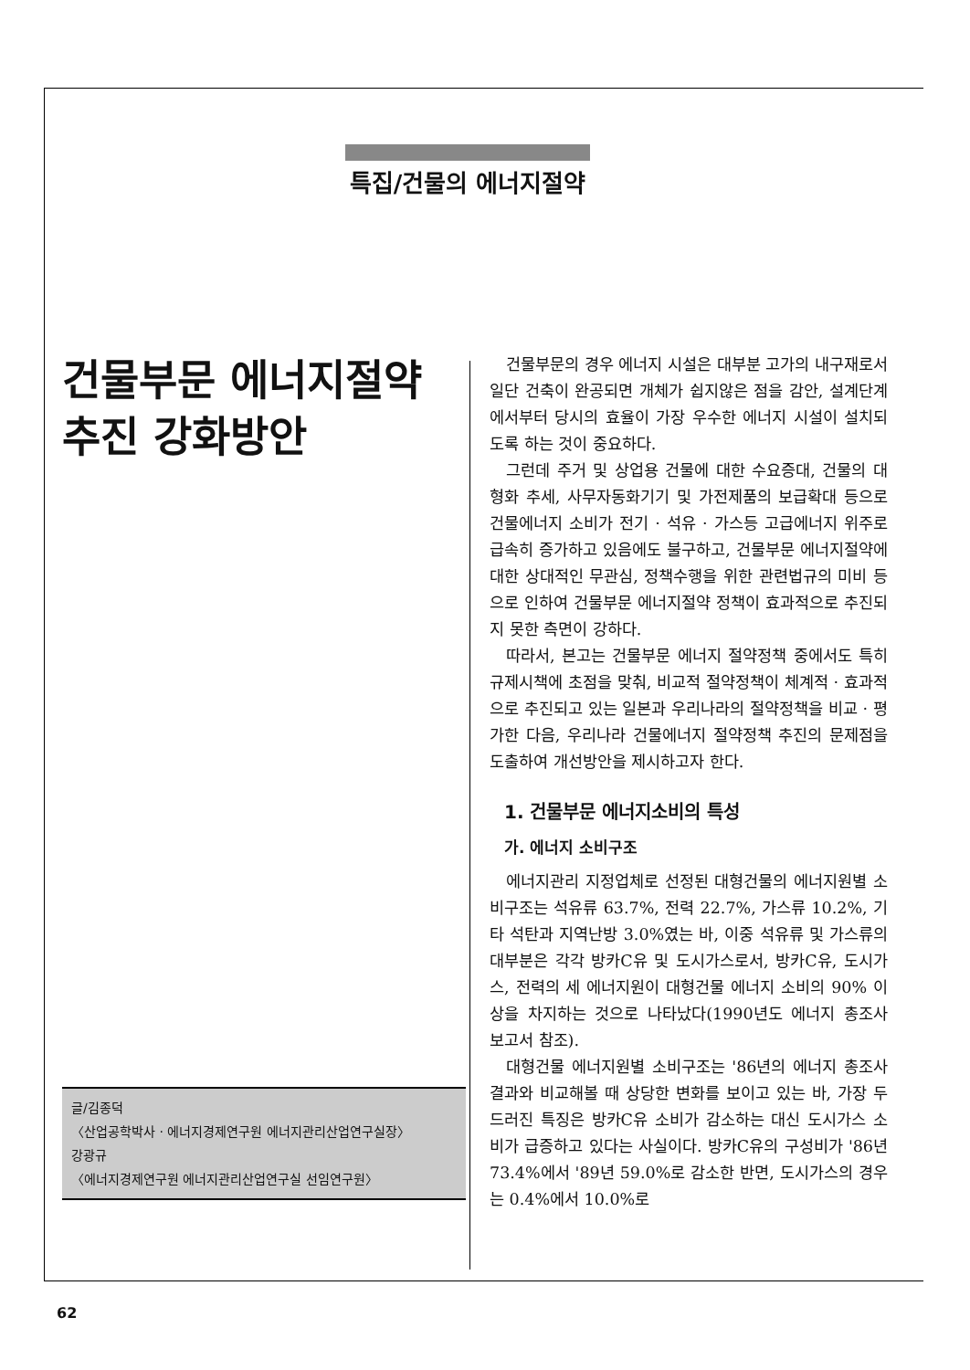특집/건물의 에너지절약
건물부문 에너지절약
추진 강화방안
건물부문의 경우 에너지 시설은 대부분 고가의 내구재로서 일단 건축이 완공되면 개체가 쉽지않은 점을 감안, 설계단계에서부터 당시의 효율이 가장 우수한 에너지 시설이 설치되도록 하는 것이 중요하다.
그런데 주거 및 상업용 건물에 대한 수요증대, 건물의 대형화 추세, 사무자동화기기 및 가전제품의 보급확대 등으로 건물에너지 소비가 전기 · 석유 · 가스등 고급에너지 위주로 급속히 증가하고 있음에도 불구하고, 건물부문 에너지절약에 대한 상대적인 무관심, 정책수행을 위한 관련법규의 미비 등으로 인하여 건물부문 에너지절약 정책이 효과적으로 추진되지 못한 측면이 강하다.
따라서, 본고는 건물부문 에너지 절약정책 중에서도 특히 규제시책에 초점을 맞춰, 비교적 절약정책이 체계적 · 효과적으로 추진되고 있는 일본과 우리나라의 절약정책을 비교 · 평가한 다음, 우리나라 건물에너지 절약정책 추진의 문제점을 도출하여 개선방안을 제시하고자 한다.
1. 건물부문 에너지소비의 특성
가. 에너지 소비구조
에너지관리 지정업체로 선정된 대형건물의 에너지원별 소비구조는 석유류 63.7%, 전력 22.7%, 가스류 10.2%, 기타 석탄과 지역난방 3.0%였는 바, 이중 석유류 및 가스류의 대부분은 각각 방카C유 및 도시가스로서, 방카C유, 도시가스, 전력의 세 에너지원이 대형건물 에너지 소비의 90% 이상을 차지하는 것으로 나타났다(1990년도 에너지 총조사 보고서 참조).
대형건물 에너지원별 소비구조는 '86년의 에너지 총조사 결과와 비교해볼 때 상당한 변화를 보이고 있는 바, 가장 두드러진 특징은 방카C유 소비가 감소하는 대신 도시가스 소비가 급증하고 있다는 사실이다. 방카C유의 구성비가 '86년 73.4%에서 '89년 59.0%로 감소한 반면, 도시가스의 경우는 0.4%에서 10.0%로
글/김종덕
〈산업공학박사 · 에너지경제연구원 에너지관리산업연구실장〉
강광규
〈에너지경제연구원 에너지관리산업연구실 선임연구원〉
62